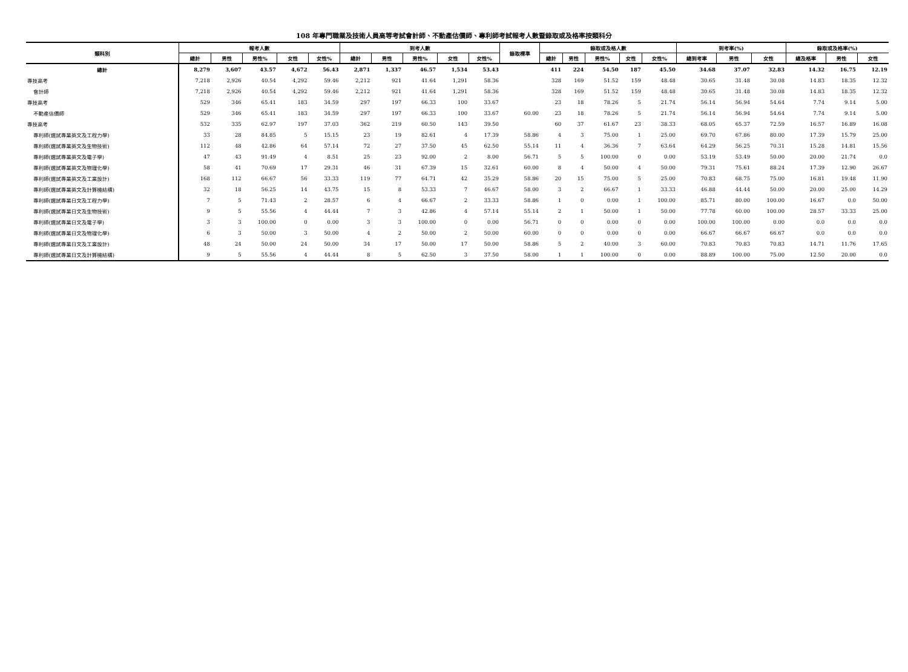108 年專門職業及技術人員高等考試會計師、不動產估價師、專利師考試報考人數暨錄取或及格率按類科分
| 類科別 | 報考人數 | | | | | 到考人數 | | | | | 錄取標準 | 錄取或及格人數 | | | | | 到考率(%) | | | 錄取或及格率(%) | | |
| --- | --- | --- | --- | --- | --- | --- | --- | --- | --- | --- | --- | --- | --- | --- | --- | --- | --- | --- | --- | --- | --- | --- |
| | 總計 | 男性 | 男性% | 女性 | 女性% | 總計 | 男性 | 男性% | 女性 | 女性% | | 總計 | 男性 | 男性% | 女性 | 女性% | 總到考率 | 男性 | 女性 | 總及格率 | 男性 | 女性 |
| 總計 | 8,279 | 3,607 | 43.57 | 4,672 | 56.43 | 2,871 | 1,337 | 46.57 | 1,534 | 53.43 | | 411 | 224 | 54.50 | 187 | 45.50 | 34.68 | 37.07 | 32.83 | 14.32 | 16.75 | 12.19 |
| 專技高考 | 7,218 | 2,926 | 40.54 | 4,292 | 59.46 | 2,212 | 921 | 41.64 | 1,291 | 58.36 | | 328 | 169 | 51.52 | 159 | 48.48 | 30.65 | 31.48 | 30.08 | 14.83 | 18.35 | 12.32 |
| 會計師 | 7,218 | 2,926 | 40.54 | 4,292 | 59.46 | 2,212 | 921 | 41.64 | 1,291 | 58.36 | | 328 | 169 | 51.52 | 159 | 48.48 | 30.65 | 31.48 | 30.08 | 14.83 | 18.35 | 12.32 |
| 專技高考 | 529 | 346 | 65.41 | 183 | 34.59 | 297 | 197 | 66.33 | 100 | 33.67 | | 23 | 18 | 78.26 | 5 | 21.74 | 56.14 | 56.94 | 54.64 | 7.74 | 9.14 | 5.00 |
| 不動產估價師 | 529 | 346 | 65.41 | 183 | 34.59 | 297 | 197 | 66.33 | 100 | 33.67 | 60.00 | 23 | 18 | 78.26 | 5 | 21.74 | 56.14 | 56.94 | 54.64 | 7.74 | 9.14 | 5.00 |
| 專技高考 | 532 | 335 | 62.97 | 197 | 37.03 | 362 | 219 | 60.50 | 143 | 39.50 | | 60 | 37 | 61.67 | 23 | 38.33 | 68.05 | 65.37 | 72.59 | 16.57 | 16.89 | 16.08 |
| 專利師(選試專業英文及工程力學) | 33 | 28 | 84.85 | 5 | 15.15 | 23 | 19 | 82.61 | 4 | 17.39 | 58.86 | 4 | 3 | 75.00 | 1 | 25.00 | 69.70 | 67.86 | 80.00 | 17.39 | 15.79 | 25.00 |
| 專利師(選試專業英文及生物技術) | 112 | 48 | 42.86 | 64 | 57.14 | 72 | 27 | 37.50 | 45 | 62.50 | 55.14 | 11 | 4 | 36.36 | 7 | 63.64 | 64.29 | 56.25 | 70.31 | 15.28 | 14.81 | 15.56 |
| 專利師(選試專業英文及電子學) | 47 | 43 | 91.49 | 4 | 8.51 | 25 | 23 | 92.00 | 2 | 8.00 | 56.71 | 5 | 5 | 100.00 | 0 | 0.00 | 53.19 | 53.49 | 50.00 | 20.00 | 21.74 | 0.0 |
| 專利師(選試專業英文及物理化學) | 58 | 41 | 70.69 | 17 | 29.31 | 46 | 31 | 67.39 | 15 | 32.61 | 60.00 | 8 | 4 | 50.00 | 4 | 50.00 | 79.31 | 75.61 | 88.24 | 17.39 | 12.90 | 26.67 |
| 專利師(選試專業英文及工業設計) | 168 | 112 | 66.67 | 56 | 33.33 | 119 | 77 | 64.71 | 42 | 35.29 | 58.86 | 20 | 15 | 75.00 | 5 | 25.00 | 70.83 | 68.75 | 75.00 | 16.81 | 19.48 | 11.90 |
| 專利師(選試專業英文及計算機結構) | 32 | 18 | 56.25 | 14 | 43.75 | 15 | 8 | 53.33 | 7 | 46.67 | 58.00 | 3 | 2 | 66.67 | 1 | 33.33 | 46.88 | 44.44 | 50.00 | 20.00 | 25.00 | 14.29 |
| 專利師(選試專業日文及工程力學) | 7 | 5 | 71.43 | 2 | 28.57 | 6 | 4 | 66.67 | 2 | 33.33 | 58.86 | 1 | 0 | 0.00 | 1 | 100.00 | 85.71 | 80.00 | 100.00 | 16.67 | 0.0 | 50.00 |
| 專利師(選試專業日文及生物技術) | 9 | 5 | 55.56 | 4 | 44.44 | 7 | 3 | 42.86 | 4 | 57.14 | 55.14 | 2 | 1 | 50.00 | 1 | 50.00 | 77.78 | 60.00 | 100.00 | 28.57 | 33.33 | 25.00 |
| 專利師(選試專業日文及電子學) | 3 | 3 | 100.00 | 0 | 0.00 | 3 | 3 | 100.00 | 0 | 0.00 | 56.71 | 0 | 0 | 0.00 | 0 | 0.00 | 100.00 | 100.00 | 0.00 | 0.0 | 0.0 | 0.0 |
| 專利師(選試專業日文及物理化學) | 6 | 3 | 50.00 | 3 | 50.00 | 4 | 2 | 50.00 | 2 | 50.00 | 60.00 | 0 | 0 | 0.00 | 0 | 0.00 | 66.67 | 66.67 | 66.67 | 0.0 | 0.0 | 0.0 |
| 專利師(選試專業日文及工業設計) | 48 | 24 | 50.00 | 24 | 50.00 | 34 | 17 | 50.00 | 17 | 50.00 | 58.86 | 5 | 2 | 40.00 | 3 | 60.00 | 70.83 | 70.83 | 70.83 | 14.71 | 11.76 | 17.65 |
| 專利師(選試專業日文及計算機結構) | 9 | 5 | 55.56 | 4 | 44.44 | 8 | 5 | 62.50 | 3 | 37.50 | 58.00 | 1 | 1 | 100.00 | 0 | 0.00 | 88.89 | 100.00 | 75.00 | 12.50 | 20.00 | 0.0 |